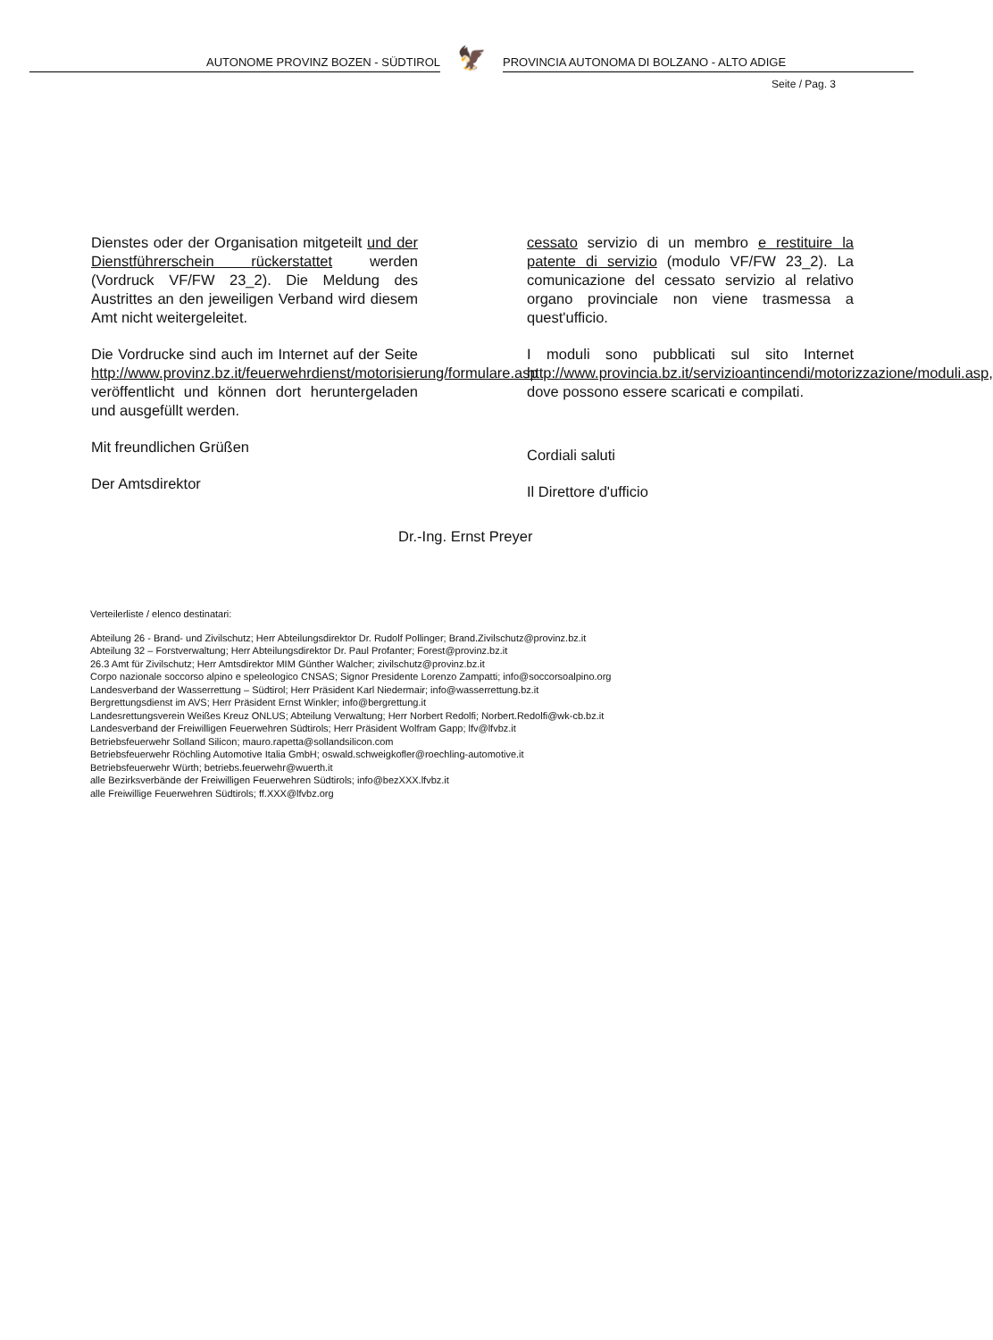AUTONOME PROVINZ BOZEN - SÜDTIROL
🦅
PROVINCIA AUTONOMA DI BOLZANO - ALTO ADIGE
Seite / Pag. 3
Dienstes oder der Organisation mitgeteilt und der Dienstführerschein rückerstattet werden (Vordruck VF/FW 23_2). Die Meldung des Austrittes an den jeweiligen Verband wird diesem Amt nicht weitergeleitet.
Die Vordrucke sind auch im Internet auf der Seite http://www.provinz.bz.it/feuerwehrdienst/motorisierung/formulare.asp veröffentlicht und können dort heruntergeladen und ausgefüllt werden.
Mit freundlichen Grüßen
Der Amtsdirektor
cessato servizio di un membro e restituire la patente di servizio (modulo VF/FW 23_2). La comunicazione del cessato servizio al relativo organo provinciale non viene trasmessa a quest'ufficio.
I moduli sono pubblicati sul sito Internet http://www.provincia.bz.it/servizioantincendi/motorizzazione/moduli.asp, dove possono essere scaricati e compilati.
Cordiali saluti
Il Direttore d'ufficio
Dr.-Ing. Ernst Preyer
Verteilerliste / elenco destinatari:
Abteilung 26 - Brand- und Zivilschutz; Herr Abteilungsdirektor Dr. Rudolf Pollinger; Brand.Zivilschutz@provinz.bz.it
Abteilung 32 – Forstverwaltung; Herr Abteilungsdirektor Dr. Paul Profanter; Forest@provinz.bz.it
26.3 Amt für Zivilschutz; Herr Amtsdirektor MIM Günther Walcher; zivilschutz@provinz.bz.it
Corpo nazionale soccorso alpino e speleologico CNSAS; Signor Presidente Lorenzo Zampatti; info@soccorsoalpino.org
Landesverband der Wasserrettung – Südtirol; Herr Präsident Karl Niedermair; info@wasserrettung.bz.it
Bergrettungsdienst im AVS; Herr Präsident Ernst Winkler; info@bergrettung.it
Landesrettungsverein Weißes Kreuz ONLUS; Abteilung Verwaltung; Herr Norbert Redolfi; Norbert.Redolfi@wk-cb.bz.it
Landesverband der Freiwilligen Feuerwehren Südtirols; Herr Präsident Wolfram Gapp; lfv@lfvbz.it
Betriebsfeuerwehr Solland Silicon; mauro.rapetta@sollandsilicon.com
Betriebsfeuerwehr Röchling Automotive Italia GmbH; oswald.schweigkofler@roechling-automotive.it
Betriebsfeuerwehr Würth; betriebs.feuerwehr@wuerth.it
alle Bezirksverbände der Freiwilligen Feuerwehren Südtirols; info@bezXXX.lfvbz.it
alle Freiwillige Feuerwehren Südtirols; ff.XXX@lfvbz.org